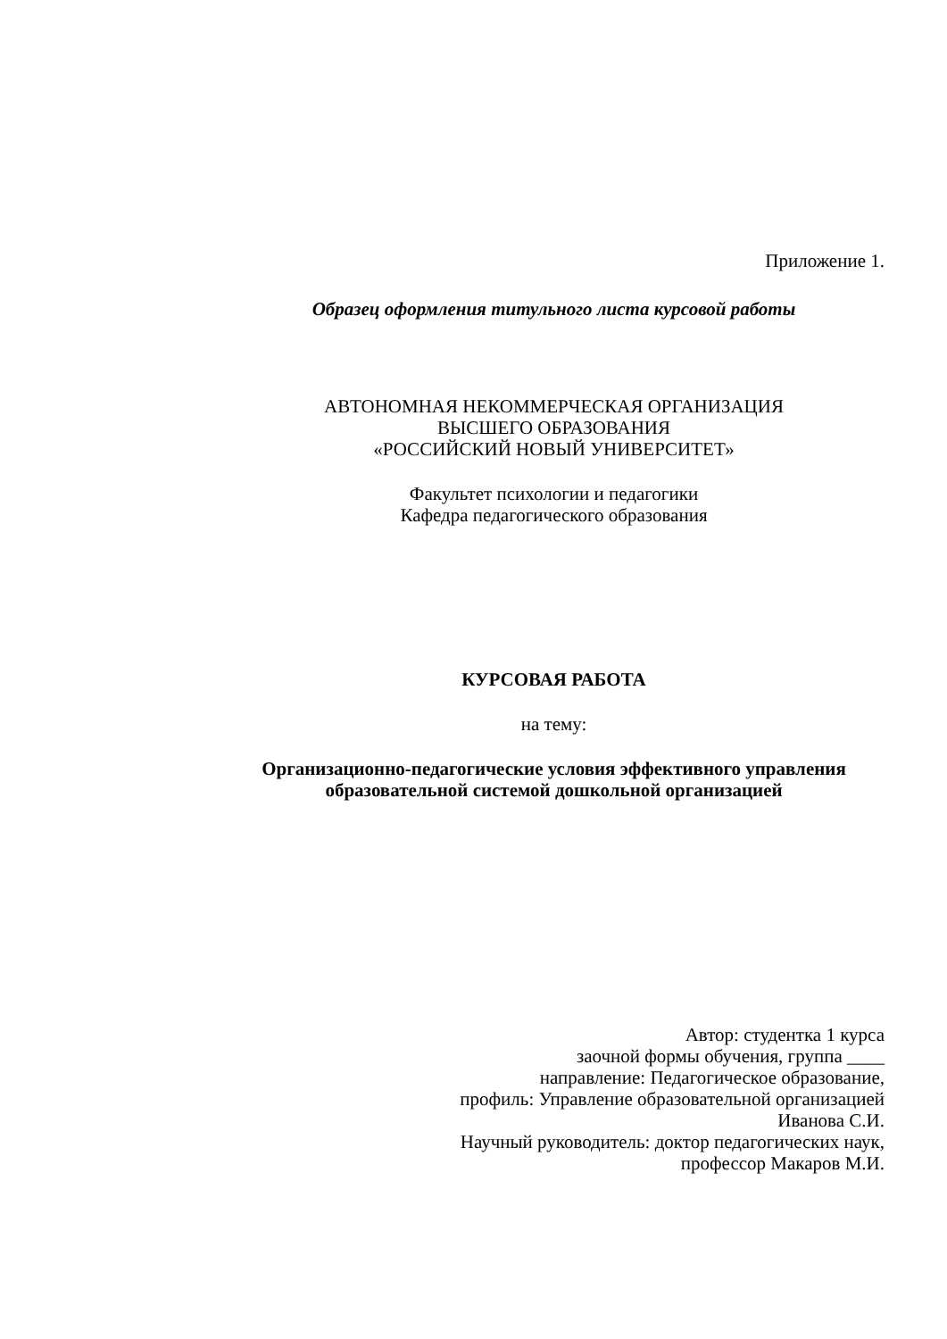Приложение 1.
Образец оформления титульного листа курсовой работы
АВТОНОМНАЯ НЕКОММЕРЧЕСКАЯ ОРГАНИЗАЦИЯ
ВЫСШЕГО ОБРАЗОВАНИЯ
«РОССИЙСКИЙ НОВЫЙ УНИВЕРСИТЕТ»
Факультет психологии и педагогики
Кафедра педагогического образования
КУРСОВАЯ РАБОТА
на тему:
Организационно-педагогические условия эффективного управления
образовательной системой дошкольной организацией
Автор: студентка 1 курса
заочной формы обучения, группа ____
направление: Педагогическое образование,
профиль: Управление образовательной организацией
Иванова С.И.
Научный руководитель: доктор педагогических наук,
профессор Макаров М.И.